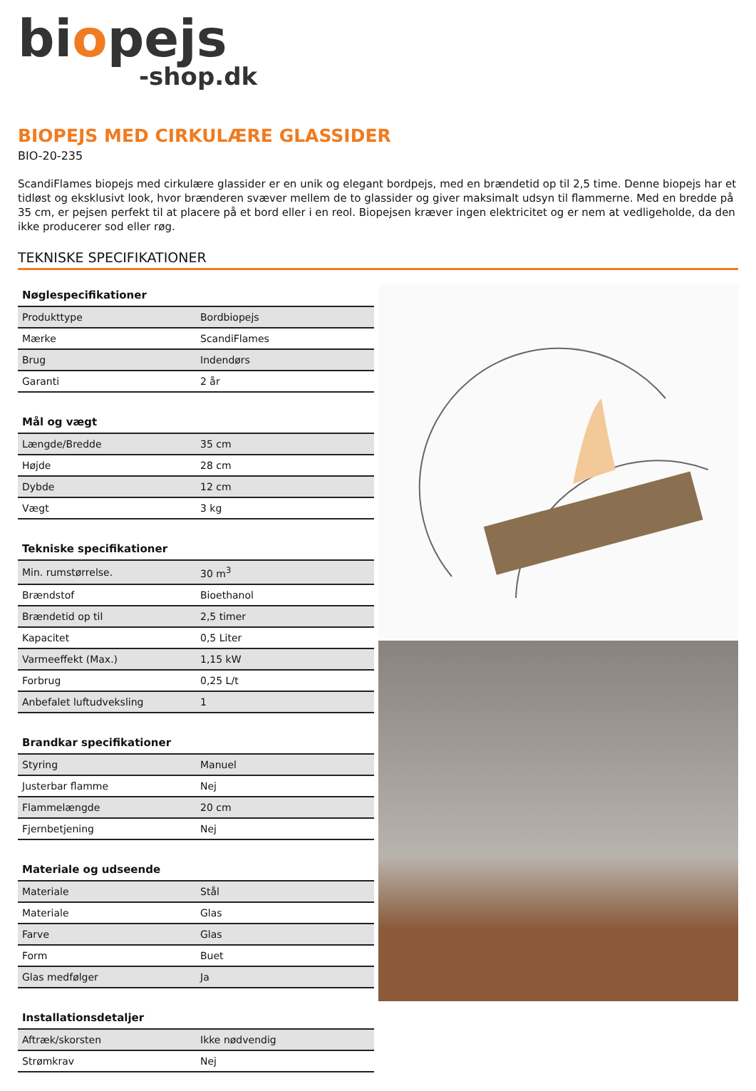biopejs
-shop.dk
BIOPEJS MED CIRKULÆRE GLASSIDER
BIO-20-235
ScandiFlames biopejs med cirkulære glassider er en unik og elegant bordpejs, med en brændetid op til 2,5 time. Denne biopejs har et tidløst og eksklusivt look, hvor brænderen svæver mellem de to glassider og giver maksimalt udsyn til flammerne. Med en bredde på 35 cm, er pejsen perfekt til at placere på et bord eller i en reol. Biopejsen kræver ingen elektricitet og er nem at vedligeholde, da den ikke producerer sod eller røg.
TEKNISKE SPECIFIKATIONER
| Nøglespecifikationer | |
| --- | --- |
| Produkttype | Bordbiopejs |
| Mærke | ScandiFlames |
| Brug | Indendørs |
| Garanti | 2 år |
| Mål og vægt | |
| --- | --- |
| Længde/Bredde | 35 cm |
| Højde | 28 cm |
| Dybde | 12 cm |
| Vægt | 3 kg |
| Tekniske specifikationer | |
| --- | --- |
| Min. rumstørrelse. | 30 m<sup>3</sup> |
| Brændstof | Bioethanol |
| Brændetid op til | 2,5 timer |
| Kapacitet | 0,5 Liter |
| Varmeeffekt (Max.) | 1,15 kW |
| Forbrug | 0,25 L/t |
| Anbefalet luftudveksling | 1 |
| Brandkar specifikationer | |
| --- | --- |
| Styring | Manuel |
| Justerbar flamme | Nej |
| Flammelængde | 20 cm |
| Fjernbetjening | Nej |
| Materiale og udseende | |
| --- | --- |
| Materiale | Stål |
| Materiale | Glas |
| Farve | Glas |
| Form | Buet |
| Glas medfølger | Ja |
| Installationsdetaljer | |
| --- | --- |
| Aftræk/skorsten | Ikke nødvendig |
| Strømkrav | Nej |